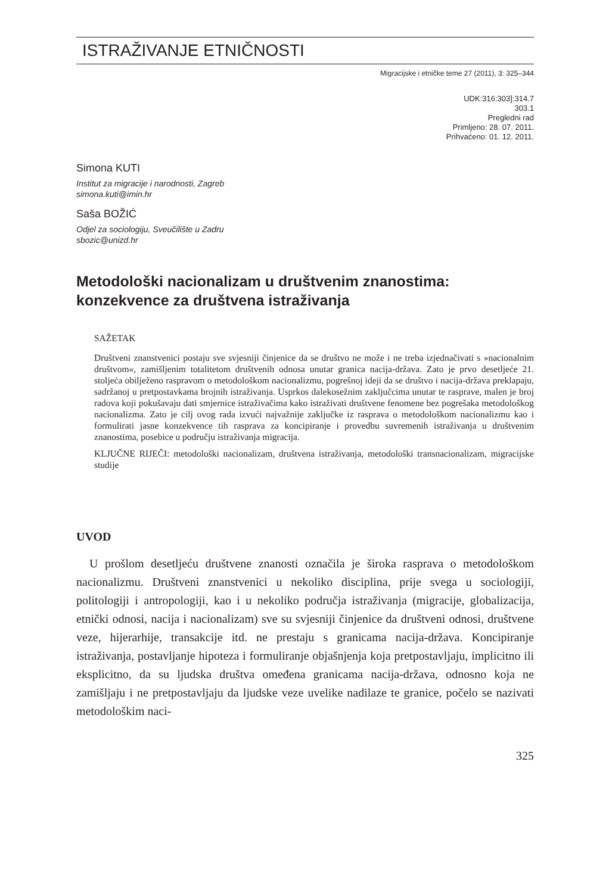ISTRAŽIVANJE ETNIČNOSTI
Migracijske i etničke teme 27 (2011), 3: 325–344
UDK:316:303]:314.7
303.1
Pregledni rad
Primljeno: 28. 07. 2011.
Prihvaćeno: 01. 12. 2011.
Simona KUTI
Institut za migracije i narodnosti, Zagreb
simona.kuti@imin.hr
Saša BOŽIĆ
Odjel za sociologiju, Sveučilište u Zadru
sbozic@unizd.hr
Metodološki nacionalizam u društvenim znanostima: konzekvence za društvena istraživanja
SAŽETAK
Društveni znanstvenici postaju sve svjesniji činjenice da se društvo ne može i ne treba izjednačivati s »nacionalnim društvom«, zamišljenim totalitetom društvenih odnosa unutar granica nacija-država. Zato je prvo desetljeće 21. stoljeća obilježeno raspravom o metodološkom nacionalizmu, pogrešnoj ideji da se društvo i nacija-država preklapaju, sadržanoj u pretpostavkama brojnih istraživanja. Usprkos dalekosežnim zaključcima unutar te rasprave, malen je broj radova koji pokušavaju dati smjernice istraživačima kako istraživati društvene fenomene bez pogrešaka metodološkog nacionalizma. Zato je cilj ovog rada izvući najvažnije zaključke iz rasprava o metodološkom nacionalizmu kao i formulirati jasne konzekvence tih rasprava za koncipiranje i provedbu suvremenih istraživanja u društvenim znanostima, posebice u području istraživanja migracija.
KLJUČNE RIJEČI: metodološki nacionalizam, društvena istraživanja, metodološki transnacionalizam, migracijske studije
UVOD
U prošlom desetljeću društvene znanosti označila je široka rasprava o metodološkom nacionalizmu. Društveni znanstvenici u nekoliko disciplina, prije svega u sociologiji, politologiji i antropologiji, kao i u nekoliko područja istraživanja (migracije, globalizacija, etnički odnosi, nacija i nacionalizam) sve su svjesniji činjenice da društveni odnosi, društvene veze, hijerarhije, transakcije itd. ne prestaju s granicama nacija-država. Koncipiranje istraživanja, postavljanje hipoteza i formuliranje objašnjenja koja pretpostavljaju, implicitno ili eksplicitno, da su ljudska društva omeđena granicama nacija-država, odnosno koja ne zamišljaju i ne pretpostavljaju da ljudske veze uvelike nadilaze te granice, počelo se nazivati metodološkim naci-
325